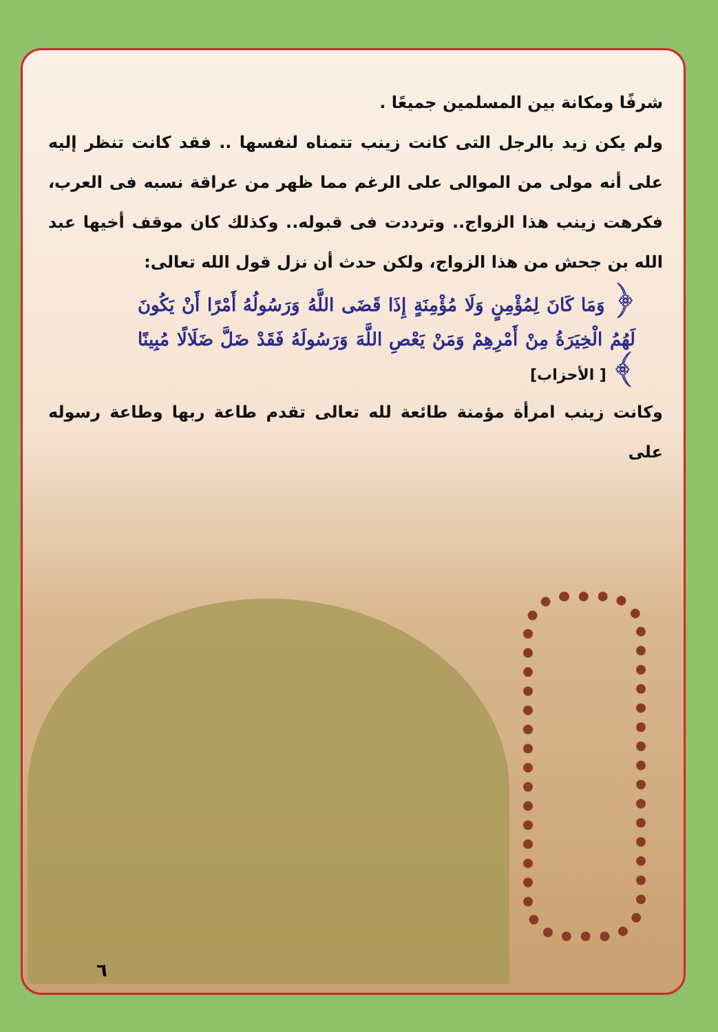شرفًا ومكانة بين المسلمين جميعًا .
ولم يكن زيد بالرجل التى كانت زينب تتمناه لنفسها .. فقد كانت تنظر إليه على أنه مولى من الموالى على الرغم مما ظهر من عراقة نسبه فى العرب، فكرهت زينب هذا الزواج.. وترددت فى قبوله.. وكذلك كان موقف أخيها عبد الله بن جحش من هذا الزواج، ولكن حدث أن نزل قول الله تعالى:
﴿ وَمَا كَانَ لِمُؤْمِنٍ وَلَا مُؤْمِنَةٍ إِذَا قَضَى اللَّهُ وَرَسُولُهُ أَمْرًا أَنْ يَكُونَ لَهُمُ الْخِيَرَةُ مِنْ أَمْرِهِمْ وَمَنْ يَعْصِ اللَّهَ وَرَسُولَهُ فَقَدْ ضَلَّ ضَلَالًا مُبِينًا ﴾ [ الأحزاب]
وكانت زينب امرأة مؤمنة طائعة لله تعالى تقدم طاعة ربها وطاعة رسوله على
٦